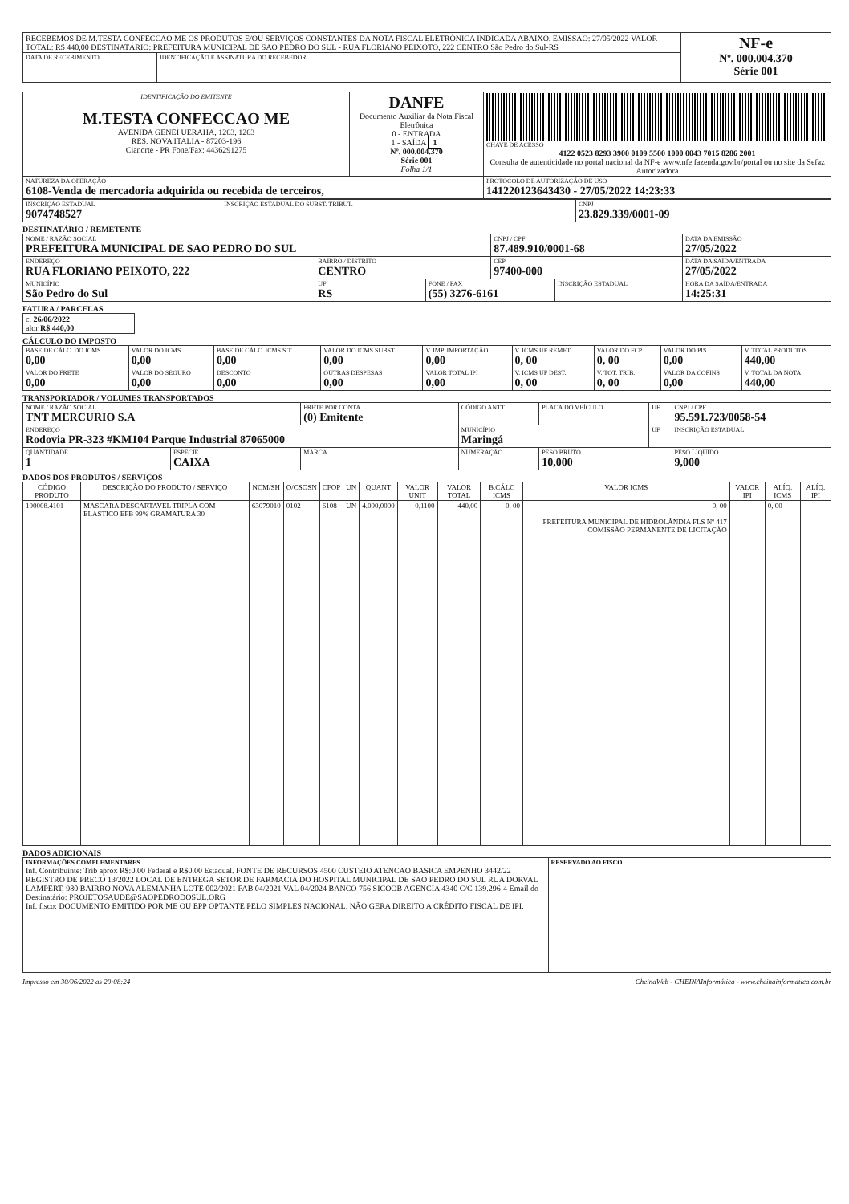| RECEBEMOS DE M.TESTA CONFECCAO ME OS PRODUTOS E/OU SERVIÇOS CONSTANTES DA NOTA FISCAL ELETRÔNICA INDICADA ABAIXO. EMISSÃO: 27/05/2022 VALOR TOTAL: R$ 440,00 DESTINATÁRIO: PREFEITURA MUNICIPAL DE SAO PEDRO DO SUL - RUA FLORIANO PEIXOTO, 222 CENTRO São Pedro do Sul-RS | | NF-e Nº. 000.004.370 Série 001 |
| DATA DE RECEBIMENTO | IDENTIFICAÇÃO E ASSINATURA DO RECEBEDOR | |
| IDENTIFICAÇÃO DO EMITENTE M.TESTA CONFECCAO ME AVENIDA GENEI UERAHA, 1263, 1263 RES. NOVA ITALIA - 87203-196 Cianorte - PR Fone/Fax: 4436291275 | DANFE Documento Auxiliar da Nota Fiscal Eletrônica 0 - ENTRADA 1 - SAÍDA 1 Nº. 000.004.370 Série 001 Folha 1/1 | CHAVE DE ACESSO 4122 0523 8293 3900 0109 5500 1000 0043 7015 8286 2001 Consulta de autenticidade no portal nacional da NF-e www.nfe.fazenda.gov.br/portal ou no site da Sefaz Autorizadora |
| NATUREZA DA OPERAÇÃO 6108-Venda de mercadoria adquirida ou recebida de terceiros, | | PROTOCOLO DE AUTORIZAÇÃO DE USO 141220123643430 - 27/05/2022 14:23:33 |
| INSCRIÇÃO ESTADUAL 9074748527 | INSCRIÇÃO ESTADUAL DO SUBST. TRIBUT. | CNPJ 23.829.339/0001-09 |
DESTINATÁRIO / REMETENTE
| NOME / RAZÃO SOCIAL PREFEITURA MUNICIPAL DE SAO PEDRO DO SUL | | | CNPJ / CPF 87.489.910/0001-68 | | DATA DA EMISSÃO 27/05/2022 |
| ENDEREÇO RUA FLORIANO PEIXOTO, 222 | BAIRRO / DISTRITO CENTRO | | CEP 97400-000 | | DATA DA SAÍDA/ENTRADA 27/05/2022 |
| MUNICÍPIO São Pedro do Sul | UF RS | FONE / FAX (55) 3276-6161 | | INSCRIÇÃO ESTADUAL | HORA DA SAÍDA/ENTRADA 14:25:31 |
FATURA / PARCELAS
| c. 26/06/2022 alor R$ 440,00 |
CÁLCULO DO IMPOSTO
| BASE DE CÁLC. DO ICMS 0,00 | VALOR DO ICMS 0,00 | BASE DE CÁLC. ICMS S.T. 0,00 | VALOR DO ICMS SUBST. 0,00 | V. IMP. IMPORTAÇÃO 0,00 | V. ICMS UF REMET. 0, 00 | VALOR DO FCP 0, 00 | VALOR DO PIS 0,00 | V. TOTAL PRODUTOS 440,00 |
| VALOR DO FRETE 0,00 | VALOR DO SEGURO 0,00 | DESCONTO 0,00 | OUTRAS DESPESAS 0,00 | VALOR TOTAL IPI 0,00 | V. ICMS UF DEST. 0, 00 | V. TOT. TRIB. 0, 00 | VALOR DA COFINS 0,00 | V. TOTAL DA NOTA 440,00 |
TRANSPORTADOR / VOLUMES TRANSPORTADOS
| NOME / RAZÃO SOCIAL TNT MERCURIO S.A | | FRETE POR CONTA (0) Emitente | CÓDIGO ANTT | PLACA DO VEÍCULO | UF | CNPJ / CPF 95.591.723/0058-54 |
| ENDEREÇO Rodovia PR-323 #KM104 Parque Industrial 87065000 | | | MUNICÍPIO Maringá | | UF | INSCRIÇÃO ESTADUAL |
| QUANTIDADE 1 | ESPÉCIE CAIXA | MARCA | NUMERAÇÃO | PESO BRUTO 10,000 | | PESO LÍQUIDO 9,000 |
DADOS DOS PRODUTOS / SERVIÇOS
| CÓDIGO PRODUTO | DESCRIÇÃO DO PRODUTO / SERVIÇO | NCM/SH | O/CSOSN | CFOP | UN | QUANT | VALOR UNIT | VALOR TOTAL | B.CÁLC ICMS | VALOR ICMS | VALOR IPI | ALÍQ. ICMS | ALÍQ. IPI |
| --- | --- | --- | --- | --- | --- | --- | --- | --- | --- | --- | --- | --- | --- |
| 100008.4101 | MASCARA DESCARTAVEL TRIPLA COM ELASTICO EFB 99% GRAMATURA 30 | 63079010 | 0102 | 6108 | UN | 4.000,0000 | 0,1100 | 440,00 | 0, 00 | 0, 00 PREFEITURA MUNICIPAL DE HIDROLÂNDIA FLS Nº 417 COMISSÃO PERMANENTE DE LICITAÇÃO | | 0, 00 | |
DADOS ADICIONAIS
| INFORMAÇÕES COMPLEMENTARES Inf. Contribuinte: Trib aprox R$:0.00 Federal e R$0.00 Estadual. FONTE DE RECURSOS 4500 CUSTEIO ATENCAO BASICA EMPENHO 3442/22 REGISTRO DE PRECO 13/2022 LOCAL DE ENTREGA SETOR DE FARMACIA DO HOSPITAL MUNICIPAL DE SAO PEDRO DO SUL RUA DORVAL LAMPERT, 980 BAIRRO NOVA ALEMANHA LOTE 002/2021 FAB 04/2021 VAL 04/2024 BANCO 756 SICOOB AGENCIA 4340 C/C 139.296-4 Email do Destinatário: PROJETOSAUDE@SAOPEDRODOSUL.ORG Inf. fisco: DOCUMENTO EMITIDO POR ME OU EPP OPTANTE PELO SIMPLES NACIONAL. NÃO GERA DIREITO A CRÉDITO FISCAL DE IPI. | RESERVADO AO FISCO |
Impresso em 30/06/2022 as 20:08:24 CheinaWeb - CHEINAInformática - www.cheinainformatica.com.br